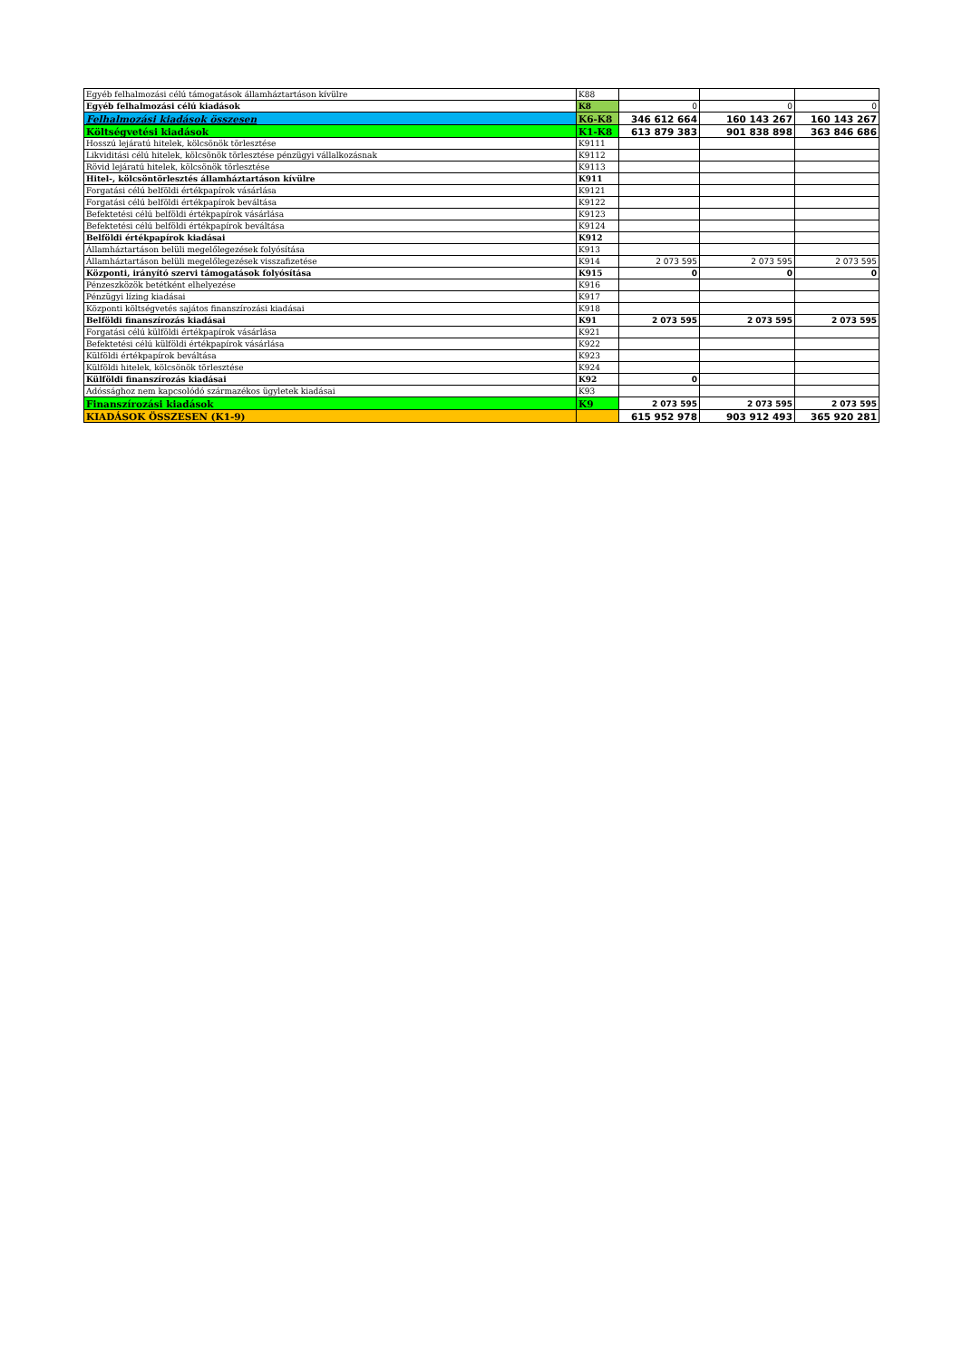| Egyéb felhalmozási célú támogatások államháztartáson kívülre | K88 | | | |
| Egyéb felhalmozási célú kiadások | K8 | 0 | 0 | 0 |
| Felhalmozási kiadások összesen | K6-K8 | 346 612 664 | 160 143 267 | 160 143 267 |
| Költségvetési kiadások | K1-K8 | 613 879 383 | 901 838 898 | 363 846 686 |
| Hosszú lejáratú hitelek, kölcsönök törlesztése | K9111 | | | |
| Likviditási célú hitelek, kölcsönök törlesztése pénzügyi vállalkozásnak | K9112 | | | |
| Rövid lejáratú hitelek, kölcsönök törlesztése | K9113 | | | |
| Hitel-, kölcsöntörlesztés államháztartáson kívülre | K911 | | | |
| Forgatási célú belföldi értékpapírok vásárlása | K9121 | | | |
| Forgatási célú belföldi értékpapírok beváltása | K9122 | | | |
| Befektetési célú belföldi értékpapírok vásárlása | K9123 | | | |
| Befektetési célú belföldi értékpapírok beváltása | K9124 | | | |
| Belföldi értékpapírok kiadásai | K912 | | | |
| Államháztartáson belüli megelőlegezések folyósítása | K913 | | | |
| Államháztartáson belüli megelőlegezések visszafizetése | K914 | 2 073 595 | 2 073 595 | 2 073 595 |
| Központi, irányító szervi támogatások folyósítása | K915 | 0 | 0 | 0 |
| Pénzeszközök betétként elhelyezése | K916 | | | |
| Pénzügyi lízing kiadásai | K917 | | | |
| Központi költségvetés sajátos finanszírozási kiadásai | K918 | | | |
| Belföldi finanszírozás kiadásai | K91 | 2 073 595 | 2 073 595 | 2 073 595 |
| Forgatási célú külföldi értékpapírok vásárlása | K921 | | | |
| Befektetési célú külföldi értékpapírok vásárlása | K922 | | | |
| Külföldi értékpapírok beváltása | K923 | | | |
| Külföldi hitelek, kölcsönök törlesztése | K924 | | | |
| Külföldi finanszírozás kiadásai | K92 | 0 | | |
| Adóssághoz nem kapcsolódó származékos ügyletek kiadásai | K93 | | | |
| Finanszírozási kiadások | K9 | 2 073 595 | 2 073 595 | 2 073 595 |
| KIADÁSOK ÖSSZESEN (K1-9) | | 615 952 978 | 903 912 493 | 365 920 281 |